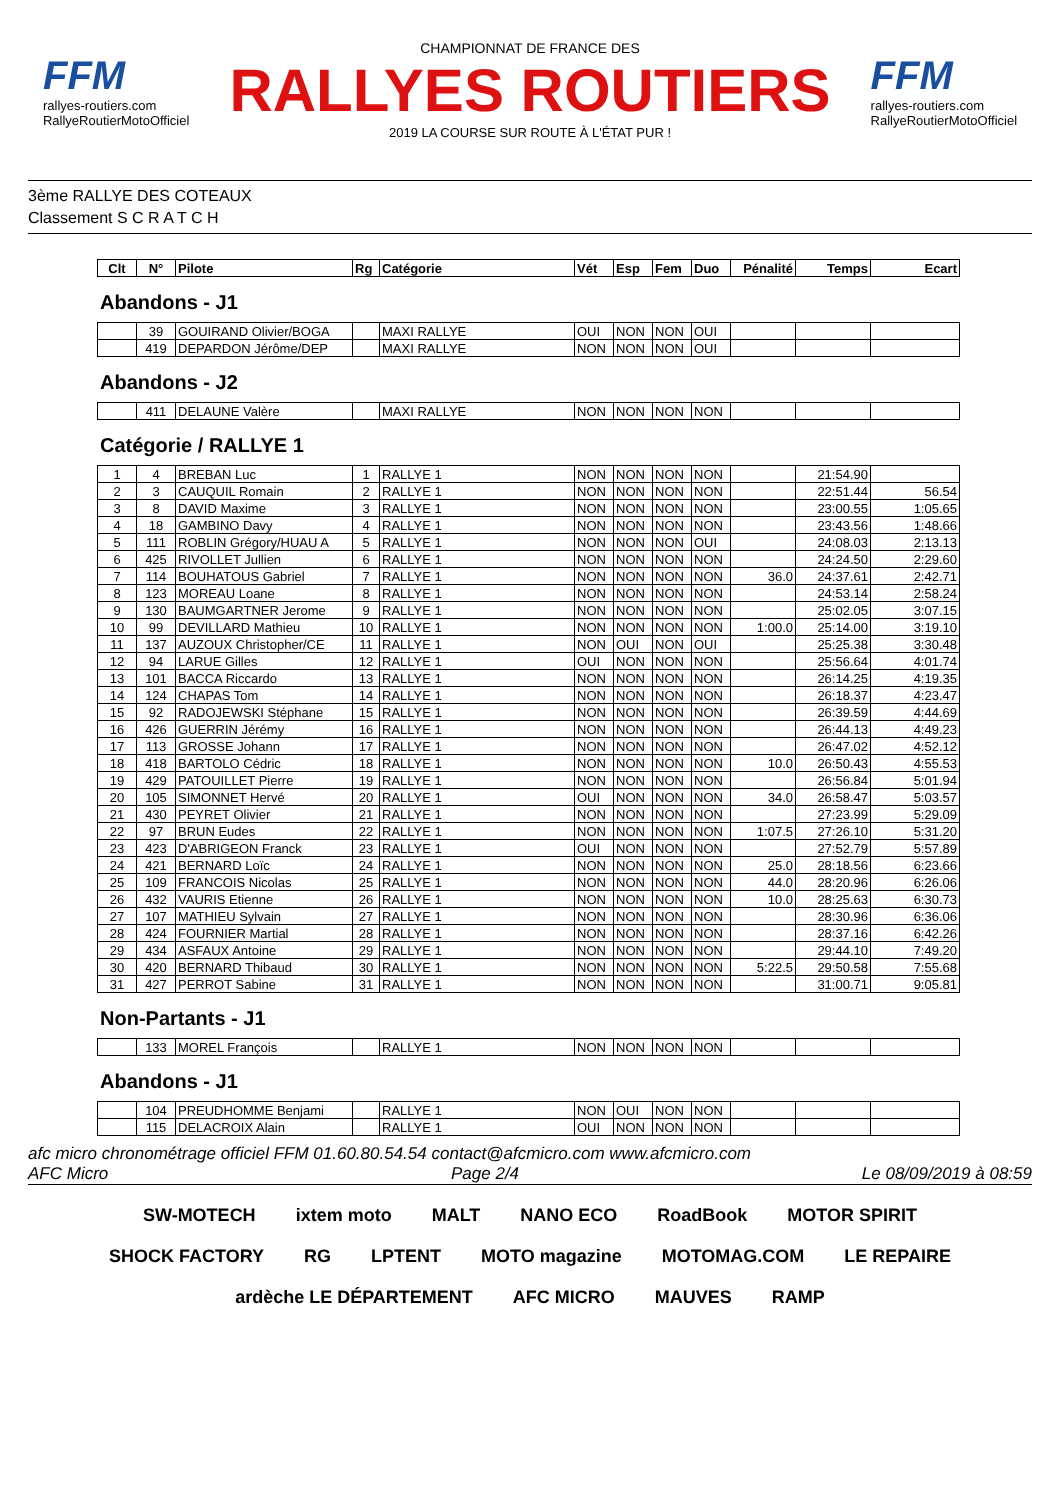FFM
rallyes-routiers.com
RallyeRoutierMotoOfficiel
CHAMPIONNAT DE FRANCE DES
RALLYES ROUTIERS
2019 LA COURSE SUR ROUTE À L'ÉTAT PUR !
FFM
rallyes-routiers.com
RallyeRoutierMotoOfficiel
3ème RALLYE DES COTEAUX
Classement S C R A T C H
| Clt | N° | Pilote | Rg | Catégorie | Vét | Esp | Fem | Duo | Pénalité | Temps | Ecart |
| --- | --- | --- | --- | --- | --- | --- | --- | --- | --- | --- | --- |
Abandons - J1
| | 39 | GOUIRAND Olivier/BOGA | | MAXI RALLYE | OUI | NON | NON | OUI | | | |
| | 419 | DEPARDON Jérôme/DEP | | MAXI RALLYE | NON | NON | NON | OUI | | | |
Abandons - J2
| | 411 | DELAUNE Valère | | MAXI RALLYE | NON | NON | NON | NON | | | |
Catégorie / RALLYE 1
| 1 | 4 | BREBAN Luc | 1 | RALLYE 1 | NON | NON | NON | NON | | 21:54.90 | |
| 2 | 3 | CAUQUIL Romain | 2 | RALLYE 1 | NON | NON | NON | NON | | 22:51.44 | 56.54 |
| 3 | 8 | DAVID Maxime | 3 | RALLYE 1 | NON | NON | NON | NON | | 23:00.55 | 1:05.65 |
| 4 | 18 | GAMBINO Davy | 4 | RALLYE 1 | NON | NON | NON | NON | | 23:43.56 | 1:48.66 |
| 5 | 111 | ROBLIN Grégory/HUAU A | 5 | RALLYE 1 | NON | NON | NON | OUI | | 24:08.03 | 2:13.13 |
| 6 | 425 | RIVOLLET Jullien | 6 | RALLYE 1 | NON | NON | NON | NON | | 24:24.50 | 2:29.60 |
| 7 | 114 | BOUHATOUS Gabriel | 7 | RALLYE 1 | NON | NON | NON | NON | 36.0 | 24:37.61 | 2:42.71 |
| 8 | 123 | MOREAU Loane | 8 | RALLYE 1 | NON | NON | NON | NON | | 24:53.14 | 2:58.24 |
| 9 | 130 | BAUMGARTNER Jerome | 9 | RALLYE 1 | NON | NON | NON | NON | | 25:02.05 | 3:07.15 |
| 10 | 99 | DEVILLARD Mathieu | 10 | RALLYE 1 | NON | NON | NON | NON | 1:00.0 | 25:14.00 | 3:19.10 |
| 11 | 137 | AUZOUX Christopher/CE | 11 | RALLYE 1 | NON | OUI | NON | OUI | | 25:25.38 | 3:30.48 |
| 12 | 94 | LARUE Gilles | 12 | RALLYE 1 | OUI | NON | NON | NON | | 25:56.64 | 4:01.74 |
| 13 | 101 | BACCA Riccardo | 13 | RALLYE 1 | NON | NON | NON | NON | | 26:14.25 | 4:19.35 |
| 14 | 124 | CHAPAS Tom | 14 | RALLYE 1 | NON | NON | NON | NON | | 26:18.37 | 4:23.47 |
| 15 | 92 | RADOJEWSKI Stéphane | 15 | RALLYE 1 | NON | NON | NON | NON | | 26:39.59 | 4:44.69 |
| 16 | 426 | GUERRIN Jérémy | 16 | RALLYE 1 | NON | NON | NON | NON | | 26:44.13 | 4:49.23 |
| 17 | 113 | GROSSE Johann | 17 | RALLYE 1 | NON | NON | NON | NON | | 26:47.02 | 4:52.12 |
| 18 | 418 | BARTOLO Cédric | 18 | RALLYE 1 | NON | NON | NON | NON | 10.0 | 26:50.43 | 4:55.53 |
| 19 | 429 | PATOUILLET Pierre | 19 | RALLYE 1 | NON | NON | NON | NON | | 26:56.84 | 5:01.94 |
| 20 | 105 | SIMONNET Hervé | 20 | RALLYE 1 | OUI | NON | NON | NON | 34.0 | 26:58.47 | 5:03.57 |
| 21 | 430 | PEYRET Olivier | 21 | RALLYE 1 | NON | NON | NON | NON | | 27:23.99 | 5:29.09 |
| 22 | 97 | BRUN Eudes | 22 | RALLYE 1 | NON | NON | NON | NON | 1:07.5 | 27:26.10 | 5:31.20 |
| 23 | 423 | D'ABRIGEON Franck | 23 | RALLYE 1 | OUI | NON | NON | NON | | 27:52.79 | 5:57.89 |
| 24 | 421 | BERNARD Loïc | 24 | RALLYE 1 | NON | NON | NON | NON | 25.0 | 28:18.56 | 6:23.66 |
| 25 | 109 | FRANCOIS Nicolas | 25 | RALLYE 1 | NON | NON | NON | NON | 44.0 | 28:20.96 | 6:26.06 |
| 26 | 432 | VAURIS Etienne | 26 | RALLYE 1 | NON | NON | NON | NON | 10.0 | 28:25.63 | 6:30.73 |
| 27 | 107 | MATHIEU Sylvain | 27 | RALLYE 1 | NON | NON | NON | NON | | 28:30.96 | 6:36.06 |
| 28 | 424 | FOURNIER Martial | 28 | RALLYE 1 | NON | NON | NON | NON | | 28:37.16 | 6:42.26 |
| 29 | 434 | ASFAUX Antoine | 29 | RALLYE 1 | NON | NON | NON | NON | | 29:44.10 | 7:49.20 |
| 30 | 420 | BERNARD Thibaud | 30 | RALLYE 1 | NON | NON | NON | NON | 5:22.5 | 29:50.58 | 7:55.68 |
| 31 | 427 | PERROT Sabine | 31 | RALLYE 1 | NON | NON | NON | NON | | 31:00.71 | 9:05.81 |
Non-Partants - J1
| | 133 | MOREL François | | RALLYE 1 | NON | NON | NON | NON | | | |
Abandons - J1
| | 104 | PREUDHOMME Benjami | | RALLYE 1 | NON | OUI | NON | NON | | | |
| | 115 | DELACROIX Alain | | RALLYE 1 | OUI | NON | NON | NON | | | |
afc micro chronométrage officiel FFM 01.60.80.54.54 contact@afcmicro.com www.afcmicro.com
AFC Micro Page 2/4 Le 08/09/2019 à 08:59
SW-MOTECH ixtem moto MALT NANO ECO RoadBook MOTOR SPIRIT SHOCK FACTORY RG LPTENT MOTO magazine MOTOMAG.COM LE REPAIRE ardèche LE DÉPARTEMENT AFC MICRO MAUVES RAMP